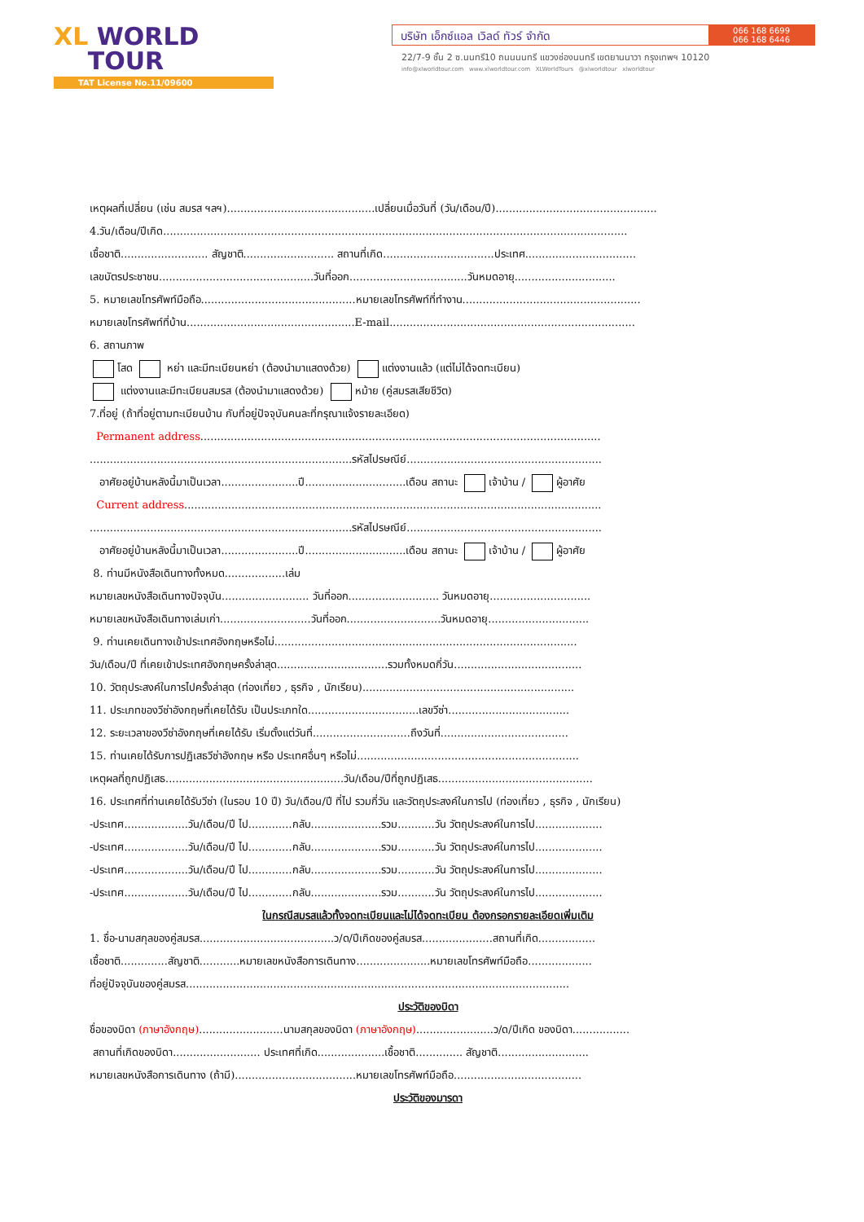XL WORLD
TOUR
TAT License No.11/09600
บริษัท เอ็กซ์แอล เวิลด์ ทัวร์ จำกัด
066 168 6699
066 168 6446
22/7-9 ชั้น 2 ซ.นนทรี10 ถนนนนทรี แขวงช่องนนทรี เขตยานนาวา กรุงเทพฯ 10120
info@xlworldtour.com www.xlworldtour.com XLWorldTours @xlworldtour xlworldtour
เหตุผลที่เปลี่ยน (เช่น สมรส ฯลฯ)............................................เปลี่ยนเมื่อวันที่ (วัน/เดือน/ปี)................................................
4.วัน/เดือน/ปีเกิด..........................................................................................................................................
เชื้อชาติ.......................... สัญชาติ........................... สถานที่เกิด.................................ประเทศ.................................
เลขบัตรประชาชน..............................................วันที่ออก...................................วันหมดอายุ..............................
5. หมายเลขโทรศัพท์มือถือ..............................................หมายเลขโทรศัพท์ที่ทำงาน.....................................................
หมายเลขโทรศัพท์ที่บ้าน..................................................E-mail.........................................................................
6. สถานภาพ
โสด หย่า และมีทะเบียนหย่า (ต้องนำมาแสดงด้วย) แต่งงานแล้ว (แต่ไม่ได้จดทะเบียน)
แต่งงานและมีทะเบียนสมรส (ต้องนำมาแสดงด้วย) หม้าย (คู่สมรสเสียชีวิต)
7.ที่อยู่ (ถ้าที่อยู่ตามทะเบียนบ้าน กับที่อยู่ปัจจุบันคนละที่กรุณาแจ้งรายละเอียด)
Permanent address.......................................................................................................................
..............................................................................รหัสไปรษณีย์..........................................................
อาศัยอยู่บ้านหลังนี้มาเป็นเวลา.......................ปี..............................เดือน สถานะ เจ้าบ้าน / ผู้อาศัย
Current address............................................................................................................................
..............................................................................รหัสไปรษณีย์..........................................................
อาศัยอยู่บ้านหลังนี้มาเป็นเวลา.......................ปี..............................เดือน สถานะ เจ้าบ้าน / ผู้อาศัย
8. ท่านมีหนังสือเดินทางทั้งหมด..................เล่ม
หมายเลขหนังสือเดินทางปัจจุบัน.......................... วันที่ออก........................... วันหมดอายุ..............................
หมายเลขหนังสือเดินทางเล่มเก่า...........................วันที่ออก............................วันหมดอายุ..............................
9. ท่านเคยเดินทางเข้าประเทศอังกฤษหรือไม่..........................................................................................
วัน/เดือน/ปี ที่เคยเข้าประเทศอังกฤษครั้งล่าสุด.................................รวมทั้งหมดกี่วัน......................................
10. วัตถุประสงค์ในการไปครั้งล่าสุด (ท่องเที่ยว , ธุรกิจ , นักเรียน)...............................................................
11. ประเภทของวีซ่าอังกฤษที่เคยได้รับ เป็นประเภทใด.................................เลขวีซ่า....................................
12. ระยะเวลาของวีซ่าอังกฤษที่เคยได้รับ เริ่มตั้งแต่วันที่.............................ถึงวันที่......................................
15. ท่านเคยได้รับการปฏิเสธวีซ่าอังกฤษ หรือ ประเทศอื่นๆ หรือไม่..................................................................
เหตุผลที่ถูกปฏิเสธ.....................................................วัน/เดือน/ปีที่ถูกปฏิเสธ..............................................
16. ประเทศที่ท่านเคยได้รับวีซ่า (ในรอบ 10 ปี) วัน/เดือน/ปี ที่ไป รวมกี่วัน และวัตถุประสงค์ในการไป (ท่องเที่ยว , ธุรกิจ , นักเรียน)
-ประเทศ...................วัน/เดือน/ปี ไป.............กลับ.....................รวม...........วัน วัตถุประสงค์ในการไป....................
-ประเทศ...................วัน/เดือน/ปี ไป.............กลับ.....................รวม...........วัน วัตถุประสงค์ในการไป....................
-ประเทศ...................วัน/เดือน/ปี ไป.............กลับ.....................รวม...........วัน วัตถุประสงค์ในการไป....................
-ประเทศ...................วัน/เดือน/ปี ไป.............กลับ.....................รวม...........วัน วัตถุประสงค์ในการไป....................
ในกรณีสมรสแล้วทั้งจดทะเบียนและไม่ได้จดทะเบียน ต้องกรอกรายละเอียดเพิ่มเติม
1. ชื่อ-นามสกุลของคู่สมรส........................................ว/ด/ปีเกิดของคู่สมรส.....................สถานที่เกิด.................
เชื้อชาติ..............สัญชาติ............หมายเลขหนังสือการเดินทาง......................หมายเลขโทรศัพท์มือถือ...................
ที่อยู่ปัจจุบันของคู่สมรส..................................................................................................................
ประวัติของบิดา
ชื่อของบิดา (ภาษาอังกฤษ).........................นามสกุลของบิดา (ภาษาอังกฤษ).......................ว/ด/ปีเกิด ของบิดา.................
สถานที่เกิดของบิดา.......................... ประเทศที่เกิด....................เชื้อชาติ.............. สัญชาติ...........................
หมายเลขหนังสือการเดินทาง (ถ้ามี)....................................หมายเลขโทรศัพท์มือถือ......................................
ประวัติของมารดา